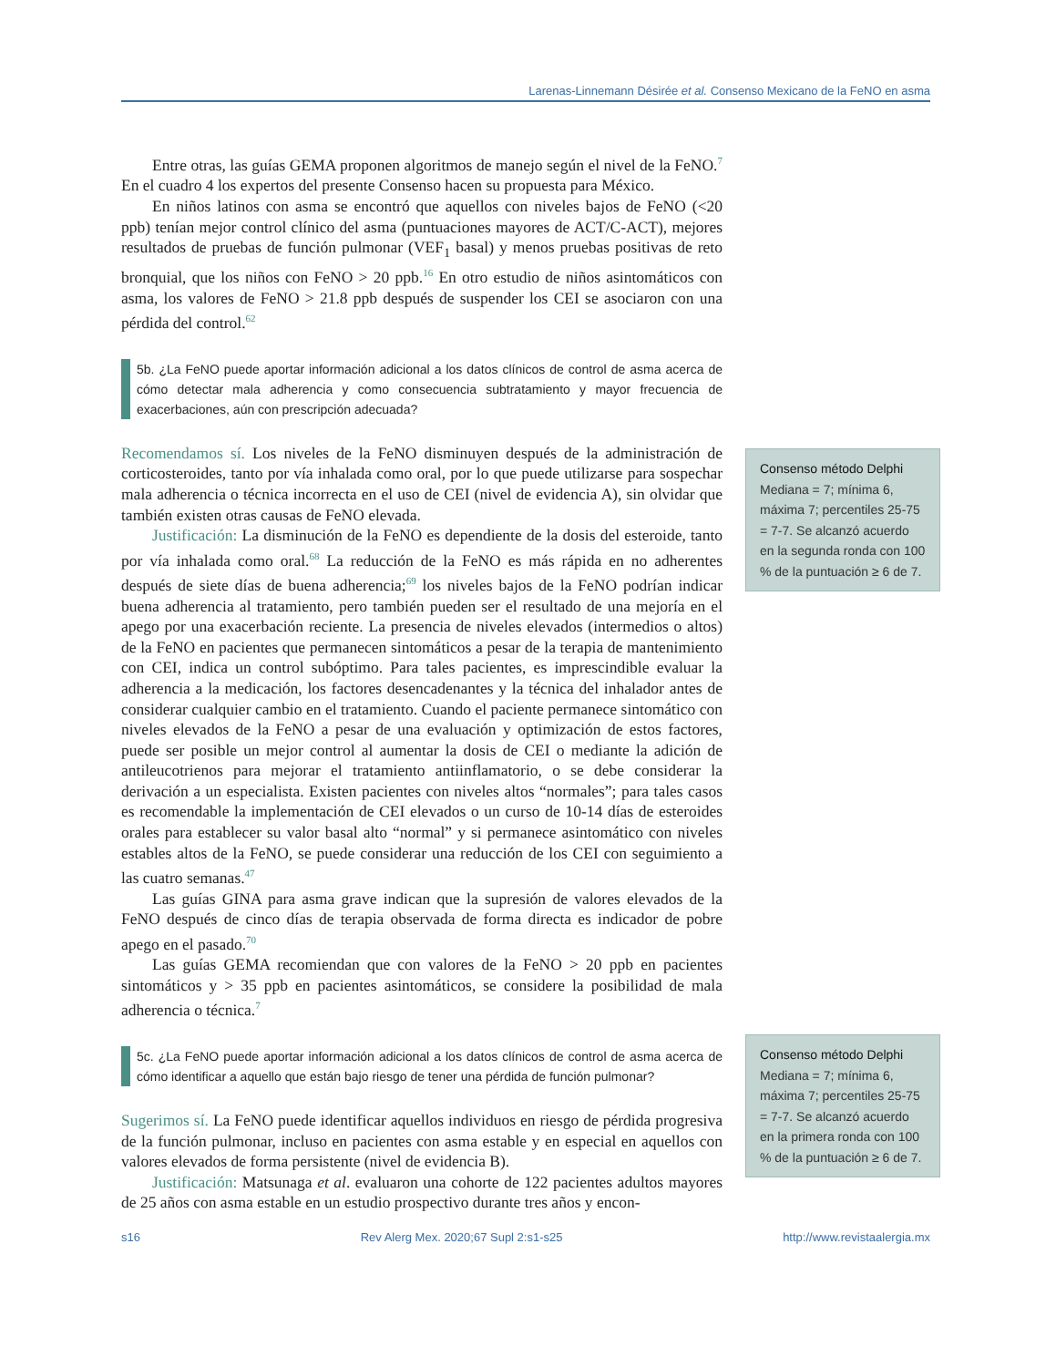Larenas-Linnemann Désirée et al. Consenso Mexicano de la FeNO en asma
Entre otras, las guías GEMA proponen algoritmos de manejo según el nivel de la FeNO.<sup>7</sup> En el cuadro 4 los expertos del presente Consenso hacen su propuesta para México.
En niños latinos con asma se encontró que aquellos con niveles bajos de FeNO (<20 ppb) tenían mejor control clínico del asma (puntuaciones mayores de ACT/C-ACT), mejores resultados de pruebas de función pulmonar (VEF<sub>1</sub> basal) y menos pruebas positivas de reto bronquial, que los niños con FeNO > 20 ppb.<sup>16</sup> En otro estudio de niños asintomáticos con asma, los valores de FeNO > 21.8 ppb después de suspender los CEI se asociaron con una pérdida del control.<sup>62</sup>
5b. ¿La FeNO puede aportar información adicional a los datos clínicos de control de asma acerca de cómo detectar mala adherencia y como consecuencia subtratamiento y mayor frecuencia de exacerbaciones, aún con prescripción adecuada?
Recomendamos sí. Los niveles de la FeNO disminuyen después de la administración de corticosteroides, tanto por vía inhalada como oral, por lo que puede utilizarse para sospechar mala adherencia o técnica incorrecta en el uso de CEI (nivel de evidencia A), sin olvidar que también existen otras causas de FeNO elevada.
Justificación: La disminución de la FeNO es dependiente de la dosis del esteroide, tanto por vía inhalada como oral.<sup>68</sup> La reducción de la FeNO es más rápida en no adherentes después de siete días de buena adherencia;<sup>69</sup> los niveles bajos de la FeNO podrían indicar buena adherencia al tratamiento, pero también pueden ser el resultado de una mejoría en el apego por una exacerbación reciente. La presencia de niveles elevados (intermedios o altos) de la FeNO en pacientes que permanecen sintomáticos a pesar de la terapia de mantenimiento con CEI, indica un control subóptimo. Para tales pacientes, es imprescindible evaluar la adherencia a la medicación, los factores desencadenantes y la técnica del inhalador antes de considerar cualquier cambio en el tratamiento. Cuando el paciente permanece sintomático con niveles elevados de la FeNO a pesar de una evaluación y optimización de estos factores, puede ser posible un mejor control al aumentar la dosis de CEI o mediante la adición de antileucotrienos para mejorar el tratamiento antiinflamatorio, o se debe considerar la derivación a un especialista. Existen pacientes con niveles altos “normales”; para tales casos es recomendable la implementación de CEI elevados o un curso de 10-14 días de esteroides orales para establecer su valor basal alto “normal” y si permanece asintomático con niveles estables altos de la FeNO, se puede considerar una reducción de los CEI con seguimiento a las cuatro semanas.<sup>47</sup>
Las guías GINA para asma grave indican que la supresión de valores elevados de la FeNO después de cinco días de terapia observada de forma directa es indicador de pobre apego en el pasado.<sup>70</sup>
Las guías GEMA recomiendan que con valores de la FeNO > 20 ppb en pacientes sintomáticos y > 35 ppb en pacientes asintomáticos, se considere la posibilidad de mala adherencia o técnica.<sup>7</sup>
5c. ¿La FeNO puede aportar información adicional a los datos clínicos de control de asma acerca de cómo identificar a aquello que están bajo riesgo de tener una pérdida de función pulmonar?
Sugerimos sí. La FeNO puede identificar aquellos individuos en riesgo de pérdida progresiva de la función pulmonar, incluso en pacientes con asma estable y en especial en aquellos con valores elevados de forma persistente (nivel de evidencia B).
Justificación: Matsunaga et al. evaluaron una cohorte de 122 pacientes adultos mayores de 25 años con asma estable en un estudio prospectivo durante tres años y encon-
Consenso método Delphi
Mediana = 7; mínima 6, máxima 7; percentiles 25-75 = 7-7. Se alcanzó acuerdo en la segunda ronda con 100 % de la puntuación ≥ 6 de 7.
Consenso método Delphi
Mediana = 7; mínima 6, máxima 7; percentiles 25-75 = 7-7. Se alcanzó acuerdo en la primera ronda con 100 % de la puntuación ≥ 6 de 7.
s16 Rev Alerg Mex. 2020;67 Supl 2:s1-s25 http://www.revistaalergia.mx